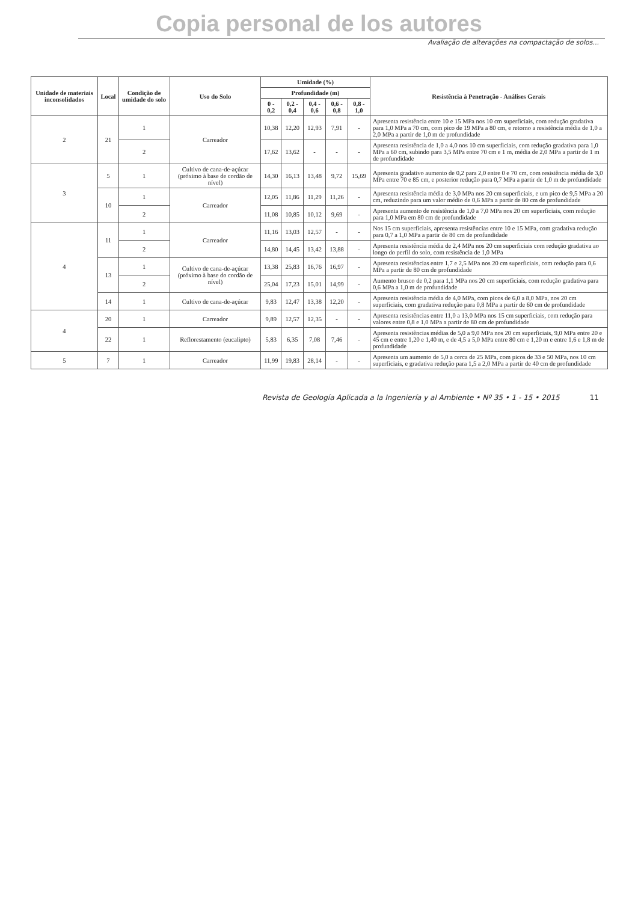Copia personal de los autores
Avaliação de alterações na compactação de solos...
| Unidade de materiais inconsolidados | Local | Condição de umidade do solo | Uso do Solo | Umidade (%) | | | | | Resistência à Penetração - Análises Gerais |
| --- | --- | --- | --- | --- | --- | --- | --- | --- | --- |
| | | | | Profundidade (m) | | | | | |
| | | | | 0 - 0,2 | 0,2 - 0,4 | 0,4 - 0,6 | 0,6 - 0,8 | 0,8 - 1,0 | |
| 2 | 21 | 1 | Carreador | 10,38 | 12,20 | 12,93 | 7,91 | - | Apresenta resistência entre 10 e 15 MPa nos 10 cm superficiais, com redução gradativa para 1,0 MPa a 70 cm, com pico de 19 MPa a 80 cm, e retorno a resistência média de 1,0 a 2,0 MPa a partir de 1,0 m de profundidade |
| | | 2 | | 17,62 | 13,62 | - | - | - | Apresenta resistência de 1,0 a 4,0 nos 10 cm superficiais, com redução gradativa para 1,0 MPa a 60 cm, subindo para 3,5 MPa entre 70 cm e 1 m, média de 2,0 MPa a partir de 1 m de profundidade |
| 3 | 5 | 1 | Cultivo de cana-de-açúcar (próximo à base de cordão de nível) | 14,30 | 16,13 | 13,48 | 9,72 | 15,69 | Apresenta gradativo aumento de 0,2 para 2,0 entre 0 e 70 cm, com resistência média de 3,0 MPa entre 70 e 85 cm, e posterior redução para 0,7 MPa a partir de 1,0 m de profundidade |
| | 10 | 1 | Carreador | 12,05 | 11,86 | 11,29 | 11,26 | - | Apresenta resistência média de 3,0 MPa nos 20 cm superficiais, e um pico de 9,5 MPa a 20 cm, reduzindo para um valor médio de 0,6 MPa a partir de 80 cm de profundidade |
| | | 2 | | 11,08 | 10,85 | 10,12 | 9,69 | - | Apresenta aumento de resistência de 1,0 a 7,0 MPa nos 20 cm superficiais, com redução para 1,0 MPa em 80 cm de profundidade |
| 4 | 11 | 1 | Carreador | 11,16 | 13,03 | 12,57 | - | - | Nos 15 cm superficiais, apresenta resistências entre 10 e 15 MPa, com gradativa redução para 0,7 a 1,0 MPa a partir de 80 cm de profundidade |
| | | 2 | | 14,80 | 14,45 | 13,42 | 13,88 | - | Apresenta resistência média de 2,4 MPa nos 20 cm superficiais com redução gradativa ao longo do perfil do solo, com resistência de 1,0 MPa |
| | 13 | 1 | Cultivo de cana-de-açúcar (próximo à base do cordão de nível) | 13,38 | 25,83 | 16,76 | 16,97 | - | Apresenta resistências entre 1,7 e 2,5 MPa nos 20 cm superficiais, com redução para 0,6 MPa a partir de 80 cm de profundidade |
| | | 2 | | 25,04 | 17,23 | 15,01 | 14,99 | - | Aumento brusco de 0,2 para 1,1 MPa nos 20 cm superficiais, com redução gradativa para 0,6 MPa a 1,0 m de profundidade |
| | 14 | 1 | Cultivo de cana-de-açúcar | 9,83 | 12,47 | 13,38 | 12,20 | - | Apresenta resistência média de 4,0 MPa, com picos de 6,0 a 8,0 MPa, nos 20 cm superficiais, com gradativa redução para 0,8 MPa a partir de 60 cm de profundidade |
| 4 | 20 | 1 | Carreador | 9,89 | 12,57 | 12,35 | - | - | Apresenta resistências entre 11,0 a 13,0 MPa nos 15 cm superficiais, com redução para valores entre 0,8 e 1,0 MPa a partir de 80 cm de profundidade |
| | 22 | 1 | Reflorestamento (eucalipto) | 5,83 | 6,35 | 7,08 | 7,46 | - | Apresenta resistências médias de 5,0 a 9,0 MPa nos 20 cm superficiais, 9,0 MPa entre 20 e 45 cm e entre 1,20 e 1,40 m, e de 4,5 a 5,0 MPa entre 80 cm e 1,20 m e entre 1,6 e 1,8 m de profundidade |
| 5 | 7 | 1 | Carreador | 11,99 | 19,83 | 28,14 | - | - | Apresenta um aumento de 5,0 a cerca de 25 MPa, com picos de 33 e 50 MPa, nos 10 cm superficiais, e gradativa redução para 1,5 a 2,0 MPa a partir de 40 cm de profundidade |
Revista de Geología Aplicada a la Ingeniería y al Ambiente • Nº 35 • 1 - 15 • 2015 11